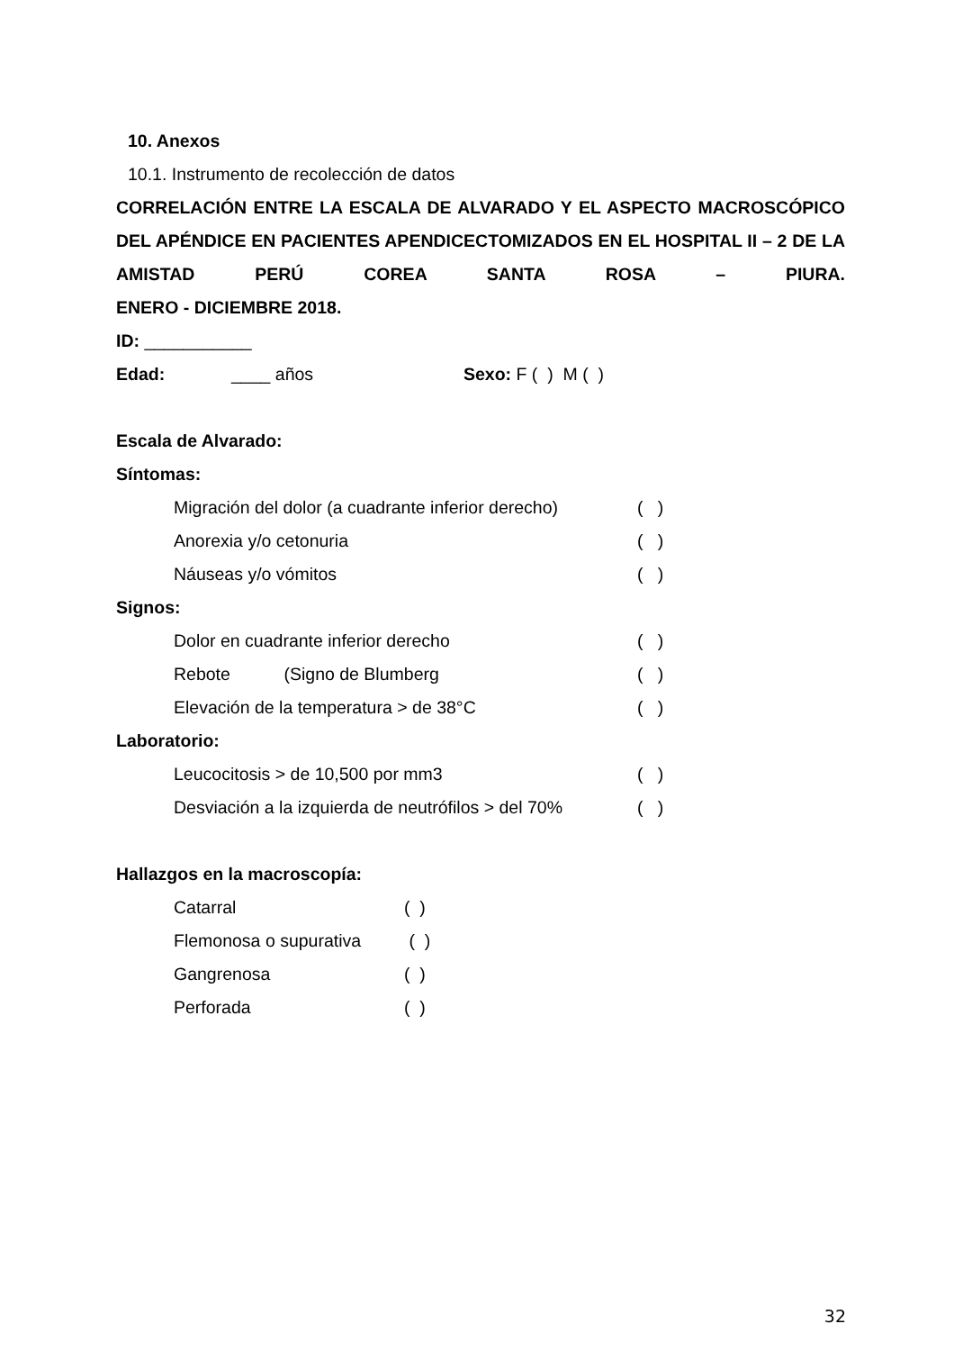10. Anexos
10.1. Instrumento de recolección de datos
CORRELACIÓN ENTRE LA ESCALA DE ALVARADO Y EL ASPECTO MACROSCÓPICO DEL APÉNDICE EN PACIENTES APENDICECTOMIZADOS EN EL HOSPITAL II – 2 DE LA AMISTAD PERÚ COREA SANTA ROSA – PIURA.
ENERO - DICIEMBRE 2018.
ID: ___________
Edad: ____ años Sexo: F ( ) M ( )
Escala de Alvarado:
Síntomas:
Migración del dolor (a cuadrante inferior derecho) ( )
Anorexia y/o cetonuria ( )
Náuseas y/o vómitos ( )
Signos:
Dolor en cuadrante inferior derecho ( )
Rebote (Signo de Blumberg ( )
Elevación de la temperatura > de 38°C ( )
Laboratorio:
Leucocitosis > de 10,500 por mm3 ( )
Desviación a la izquierda de neutrófilos > del 70% ( )
Hallazgos en la macroscopía:
Catarral ( )
Flemonosa o supurativa ( )
Gangrenosa ( )
Perforada ( )
32